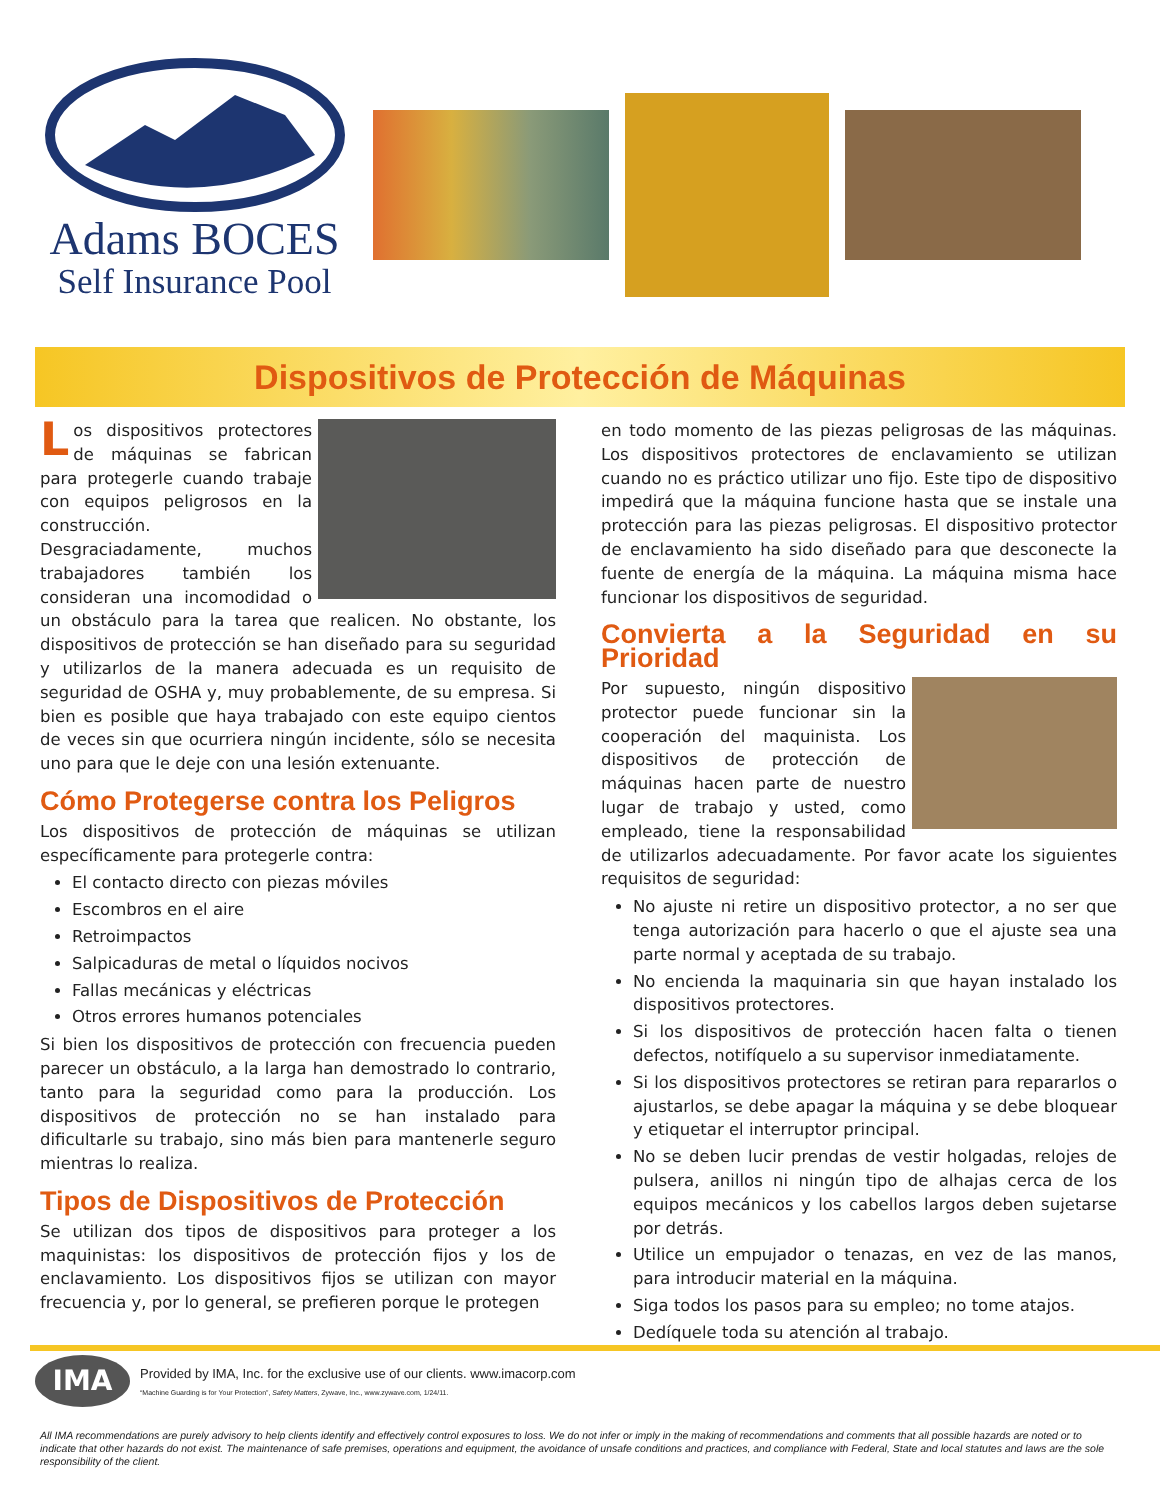Adams BOCES
Self Insurance Pool
Dispositivos de Protección de Máquinas
Los dispositivos protectores de máquinas se fabrican para protegerle cuando trabaje con equipos peligrosos en la construcción. Desgraciadamente, muchos trabajadores también los consideran una incomodidad o un obstáculo para la tarea que realicen. No obstante, los dispositivos de protección se han diseñado para su seguridad y utilizarlos de la manera adecuada es un requisito de seguridad de OSHA y, muy probablemente, de su empresa. Si bien es posible que haya trabajado con este equipo cientos de veces sin que ocurriera ningún incidente, sólo se necesita uno para que le deje con una lesión extenuante.
Cómo Protegerse contra los Peligros
Los dispositivos de protección de máquinas se utilizan específicamente para protegerle contra:
El contacto directo con piezas móviles
Escombros en el aire
Retroimpactos
Salpicaduras de metal o líquidos nocivos
Fallas mecánicas y eléctricas
Otros errores humanos potenciales
Si bien los dispositivos de protección con frecuencia pueden parecer un obstáculo, a la larga han demostrado lo contrario, tanto para la seguridad como para la producción. Los dispositivos de protección no se han instalado para dificultarle su trabajo, sino más bien para mantenerle seguro mientras lo realiza.
Tipos de Dispositivos de Protección
Se utilizan dos tipos de dispositivos para proteger a los maquinistas: los dispositivos de protección fijos y los de enclavamiento. Los dispositivos fijos se utilizan con mayor frecuencia y, por lo general, se prefieren porque le protegen
en todo momento de las piezas peligrosas de las máquinas. Los dispositivos protectores de enclavamiento se utilizan cuando no es práctico utilizar uno fijo. Este tipo de dispositivo impedirá que la máquina funcione hasta que se instale una protección para las piezas peligrosas. El dispositivo protector de enclavamiento ha sido diseñado para que desconecte la fuente de energía de la máquina. La máquina misma hace funcionar los dispositivos de seguridad.
Convierta a la Seguridad en su Prioridad
Por supuesto, ningún dispositivo protector puede funcionar sin la cooperación del maquinista. Los dispositivos de protección de máquinas hacen parte de nuestro lugar de trabajo y usted, como empleado, tiene la responsabilidad de utilizarlos adecuadamente. Por favor acate los siguientes requisitos de seguridad:
No ajuste ni retire un dispositivo protector, a no ser que tenga autorización para hacerlo o que el ajuste sea una parte normal y aceptada de su trabajo.
No encienda la maquinaria sin que hayan instalado los dispositivos protectores.
Si los dispositivos de protección hacen falta o tienen defectos, notifíquelo a su supervisor inmediatamente.
Si los dispositivos protectores se retiran para repararlos o ajustarlos, se debe apagar la máquina y se debe bloquear y etiquetar el interruptor principal.
No se deben lucir prendas de vestir holgadas, relojes de pulsera, anillos ni ningún tipo de alhajas cerca de los equipos mecánicos y los cabellos largos deben sujetarse por detrás.
Utilice un empujador o tenazas, en vez de las manos, para introducir material en la máquina.
Siga todos los pasos para su empleo; no tome atajos.
Dedíquele toda su atención al trabajo.
IMA
Provided by IMA, Inc. for the exclusive use of our clients. www.imacorp.com
“Machine Guarding is for Your Protection”, Safety Matters, Zywave, Inc., www.zywave.com, 1/24/11.
All IMA recommendations are purely advisory to help clients identify and effectively control exposures to loss. We do not infer or imply in the making of recommendations and comments that all possible hazards are noted or to indicate that other hazards do not exist. The maintenance of safe premises, operations and equipment, the avoidance of unsafe conditions and practices, and compliance with Federal, State and local statutes and laws are the sole responsibility of the client.